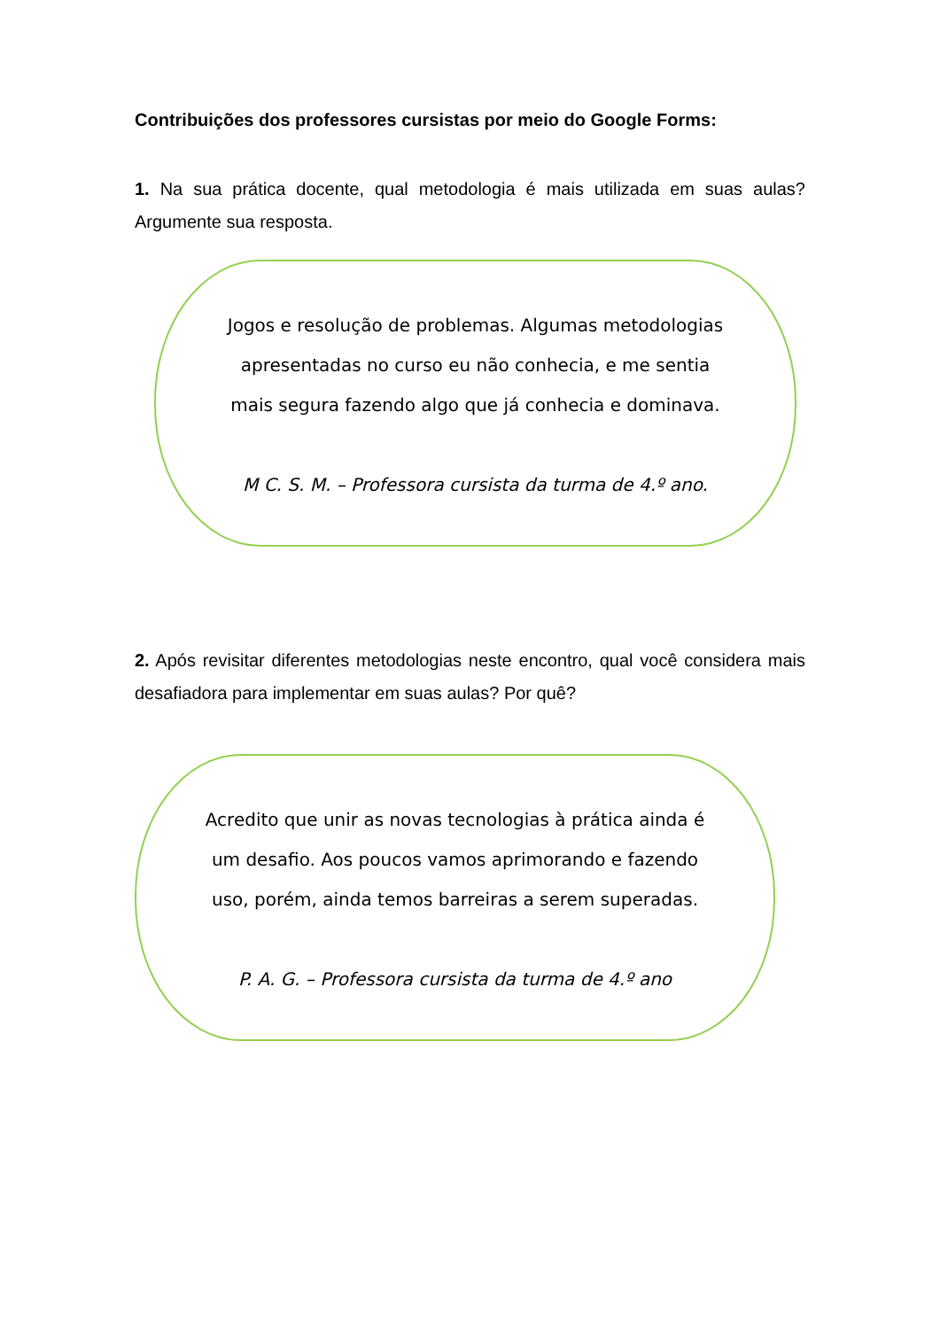Contribuições dos professores cursistas por meio do Google Forms:
1. Na sua prática docente, qual metodologia é mais utilizada em suas aulas? Argumente sua resposta.
Jogos e resolução de problemas. Algumas metodologias apresentadas no curso eu não conhecia, e me sentia mais segura fazendo algo que já conhecia e dominava.
M C. S. M. – Professora cursista da turma de 4.º ano.
2. Após revisitar diferentes metodologias neste encontro, qual você considera mais desafiadora para implementar em suas aulas? Por quê?
Acredito que unir as novas tecnologias à prática ainda é um desafio. Aos poucos vamos aprimorando e fazendo uso, porém, ainda temos barreiras a serem superadas.
P. A. G. – Professora cursista da turma de 4.º ano